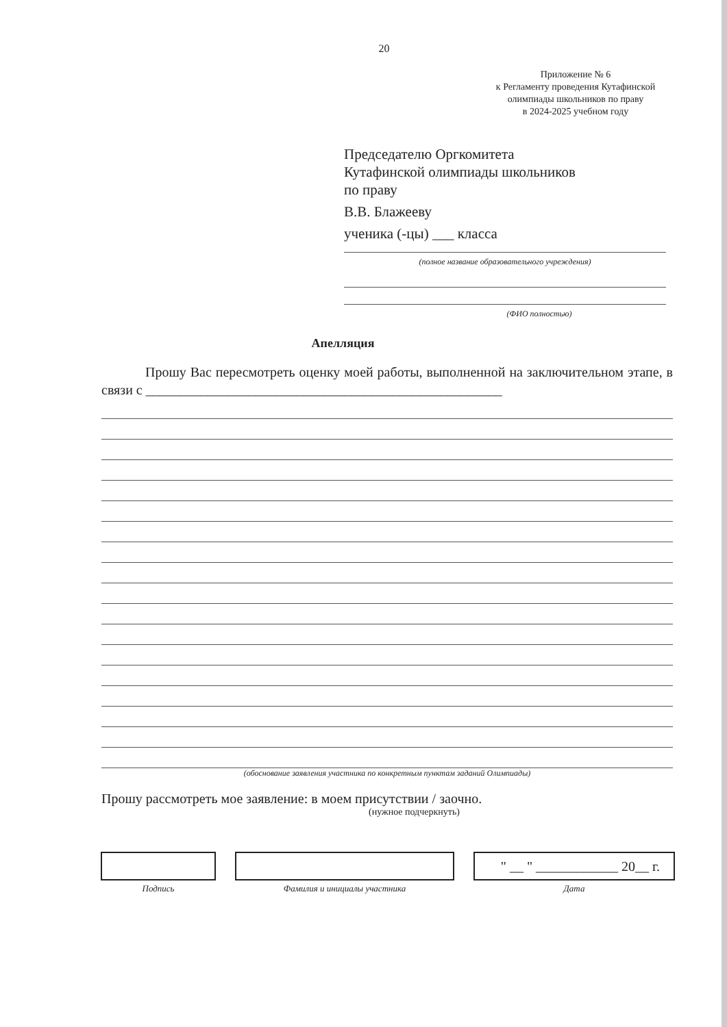20
Приложение № 6
к Регламенту проведения Кутафинской олимпиады школьников по праву
в 2024-2025 учебном году
Председателю Оргкомитета
Кутафинской олимпиады школьников
по праву
В.В. Блажееву
ученика (-цы) ___ класса
(полное название образовательного учреждения)
(ФИО полностью)
Апелляция
Прошу Вас пересмотреть оценку моей работы, выполненной на заключительном этапе, в связи с ____________________________________________________
(обоснование заявления участника по конкретным пунктам заданий Олимпиады)
Прошу рассмотреть мое заявление: в моем присутствии / заочно.
(нужное подчеркнуть)
Подпись Фамилия и инициалы участника
" __ " ____________ 20__ г.
Дата